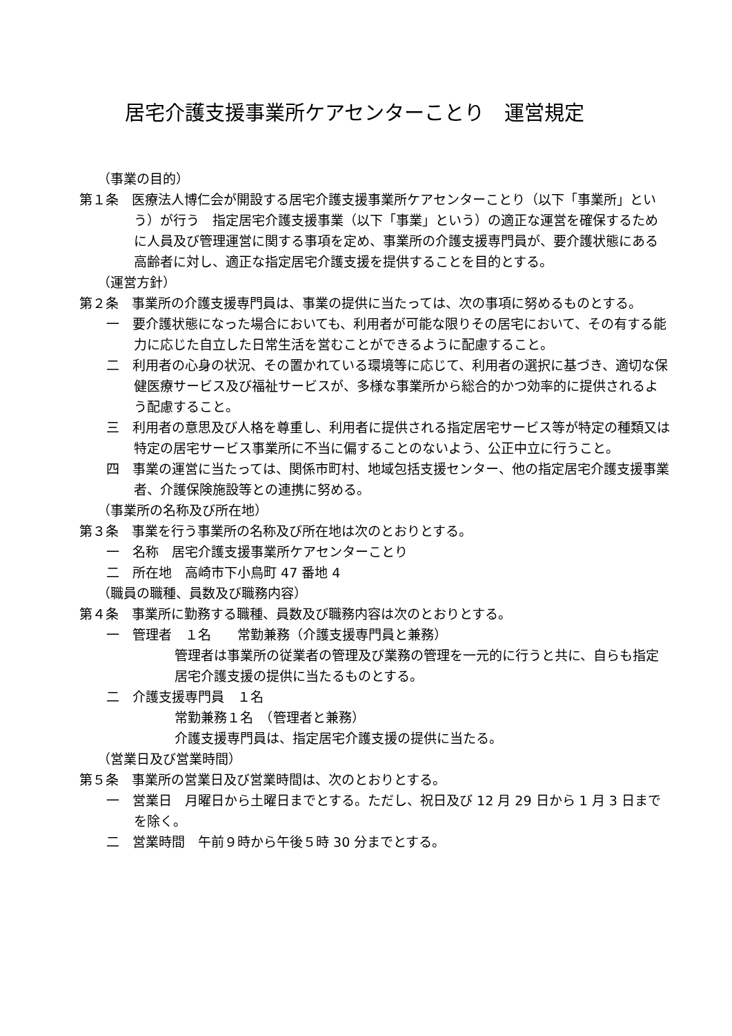居宅介護支援事業所ケアセンターことり　運営規定
（事業の目的）
第１条　医療法人博仁会が開設する居宅介護支援事業所ケアセンターことり（以下「事業所」という）が行う　指定居宅介護支援事業（以下「事業」という）の適正な運営を確保するために人員及び管理運営に関する事項を定め、事業所の介護支援専門員が、要介護状態にある高齢者に対し、適正な指定居宅介護支援を提供することを目的とする。
（運営方針）
第２条　事業所の介護支援専門員は、事業の提供に当たっては、次の事項に努めるものとする。
一　要介護状態になった場合においても、利用者が可能な限りその居宅において、その有する能力に応じた自立した日常生活を営むことができるように配慮すること。
二　利用者の心身の状況、その置かれている環境等に応じて、利用者の選択に基づき、適切な保健医療サービス及び福祉サービスが、多様な事業所から総合的かつ効率的に提供されるよう配慮すること。
三　利用者の意思及び人格を尊重し、利用者に提供される指定居宅サービス等が特定の種類又は特定の居宅サービス事業所に不当に偏することのないよう、公正中立に行うこと。
四　事業の運営に当たっては、関係市町村、地域包括支援センター、他の指定居宅介護支援事業者、介護保険施設等との連携に努める。
（事業所の名称及び所在地）
第３条　事業を行う事業所の名称及び所在地は次のとおりとする。
一　名称　居宅介護支援事業所ケアセンターことり
二　所在地　高崎市下小鳥町 47 番地 4
（職員の職種、員数及び職務内容）
第４条　事業所に勤務する職種、員数及び職務内容は次のとおりとする。
一　管理者　１名　　常勤兼務（介護支援専門員と兼務）
管理者は事業所の従業者の管理及び業務の管理を一元的に行うと共に、自らも指定居宅介護支援の提供に当たるものとする。
二　介護支援専門員　１名
常勤兼務１名　（管理者と兼務）
介護支援専門員は、指定居宅介護支援の提供に当たる。
（営業日及び営業時間）
第５条　事業所の営業日及び営業時間は、次のとおりとする。
一　営業日　月曜日から土曜日までとする。ただし、祝日及び 12 月 29 日から 1 月 3 日までを除く。
二　営業時間　午前９時から午後５時 30 分までとする。